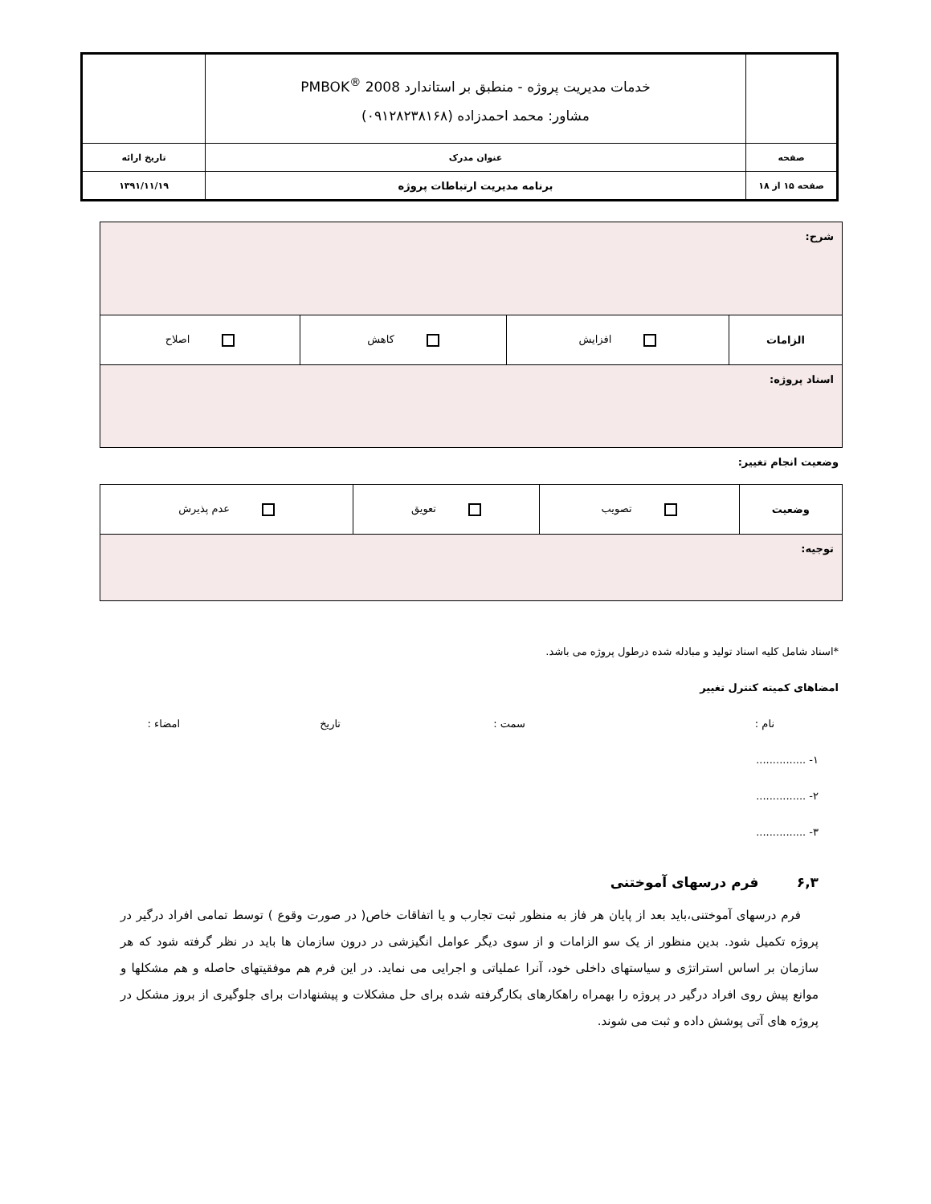| | خدمات مدیریت پروژه - منطبق بر استاندارد PMBOK<sup>®</sup> 2008 مشاور: محمد احمدزاده (۰۹۱۲۸۲۳۸۱۶۸) | |
| صفحه | عنوان مدرک | تاریخ ارائه |
| صفحه ۱۵ از ۱۸ | برنامه مدیریت ارتباطات پروژه | ۱۳۹۱/۱۱/۱۹ |
| شرح: | | | |
| الزامات | افزایش | کاهش | اصلاح |
| اسناد پروژه: | | | |
وضعیت انجام تغییر:
| وضعیت | تصویب | تعویق | عدم پذیرش |
| توجیه: | | | |
*اسناد شامل کلیه اسناد تولید و مبادله شده درطول پروژه می باشد.
امضاهای کمیته کنترل تغییر
نام : سمت : تاریخ امضاء :
۱- ...............
۲- ...............
۳- ...............
۶,۳ فرم درسهای آموختنی
فرم درسهای آموختنی،باید بعد از پایان هر فاز به منظور ثبت تجارب و یا اتفاقات خاص( در صورت وقوع ) توسط تمامی افراد درگیر در پروژه تکمیل شود. بدین منظور از یک سو الزامات و از سوی دیگر عوامل انگیزشی در درون سازمان ها باید در نظر گرفته شود که هر سازمان بر اساس استراتژی و سیاستهای داخلی خود، آنرا عملیاتی و اجرایی می نماید. در این فرم هم موفقیتهای حاصله و هم مشکلها و موانع پیش روی افراد درگیر در پروژه را بهمراه راهکارهای بکارگرفته شده برای حل مشکلات و پیشنهادات برای جلوگیری از بروز مشکل در پروژه های آتی پوشش داده و ثبت می شوند.